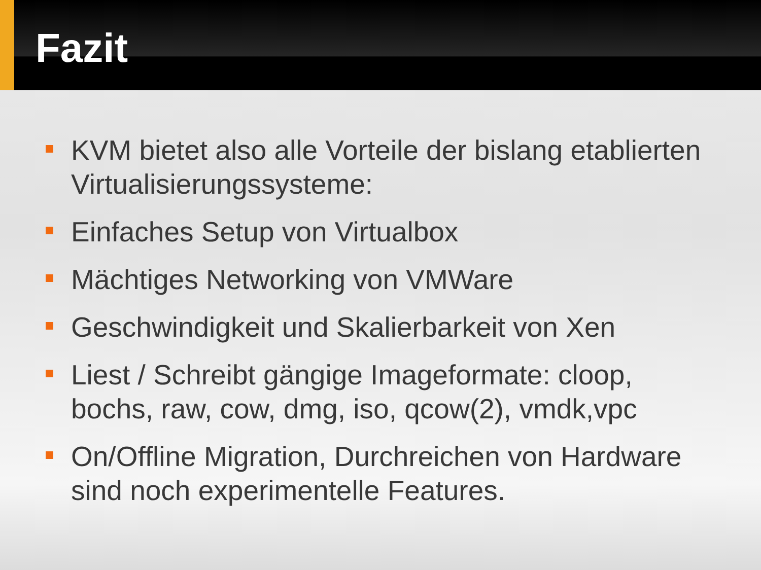Fazit
KVM bietet also alle Vorteile der bislang etablierten Virtualisierungssysteme:
Einfaches Setup von Virtualbox
Mächtiges Networking von VMWare
Geschwindigkeit und Skalierbarkeit von Xen
Liest / Schreibt gängige Imageformate: cloop, bochs, raw, cow, dmg, iso, qcow(2), vmdk,vpc
On/Offline Migration, Durchreichen von Hardware sind noch experimentelle Features.